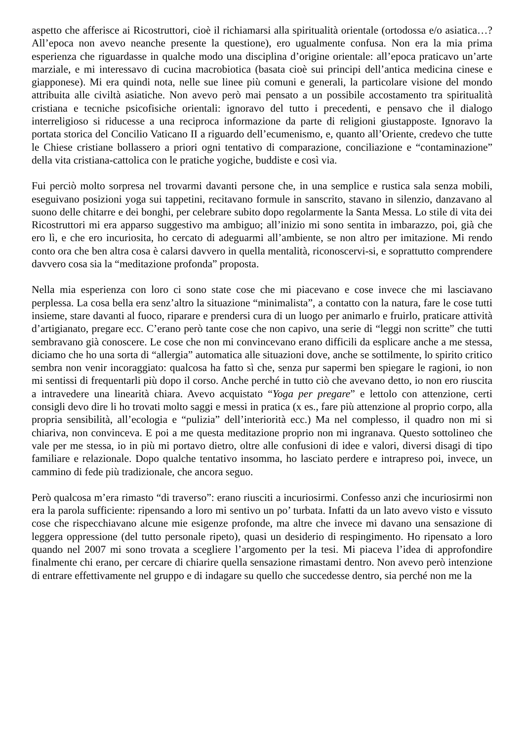aspetto che afferisce ai Ricostruttori, cioè il richiamarsi alla spiritualità orientale (ortodossa e/o asiatica…? All’epoca non avevo neanche presente la questione), ero ugualmente confusa. Non era la mia prima esperienza che riguardasse in qualche modo una disciplina d’origine orientale: all’epoca praticavo un’arte marziale, e mi interessavo di cucina macrobiotica (basata cioè sui principi dell’antica medicina cinese e giapponese). Mi era quindi nota, nelle sue linee più comuni e generali, la particolare visione del mondo attribuita alle civiltà asiatiche. Non avevo però mai pensato a un possibile accostamento tra spiritualità cristiana e tecniche psicofisiche orientali: ignoravo del tutto i precedenti, e pensavo che il dialogo interreligioso si riducesse a una reciproca informazione da parte di religioni giustapposte. Ignoravo la portata storica del Concilio Vaticano II a riguardo dell’ecumenismo, e, quanto all’Oriente, credevo che tutte le Chiese cristiane bollassero a priori ogni tentativo di comparazione, conciliazione e “contaminazione” della vita cristiana-cattolica con le pratiche yogiche, buddiste e così via.
Fui perciò molto sorpresa nel trovarmi davanti persone che, in una semplice e rustica sala senza mobili, eseguivano posizioni yoga sui tappetini, recitavano formule in sanscrito, stavano in silenzio, danzavano al suono delle chitarre e dei bonghi, per celebrare subito dopo regolarmente la Santa Messa. Lo stile di vita dei Ricostruttori mi era apparso suggestivo ma ambiguo; all’inizio mi sono sentita in imbarazzo, poi, già che ero lì, e che ero incuriosita, ho cercato di adeguarmi all’ambiente, se non altro per imitazione. Mi rendo conto ora che ben altra cosa è calarsi davvero in quella mentalità, riconoscervi-si, e soprattutto comprendere davvero cosa sia la “meditazione profonda” proposta.
Nella mia esperienza con loro ci sono state cose che mi piacevano e cose invece che mi lasciavano perplessa. La cosa bella era senz’altro la situazione “minimalista”, a contatto con la natura, fare le cose tutti insieme, stare davanti al fuoco, riparare e prendersi cura di un luogo per animarlo e fruirlo, praticare attività d’artigianato, pregare ecc. C’erano però tante cose che non capivo, una serie di “leggi non scritte” che tutti sembravano già conoscere. Le cose che non mi convincevano erano difficili da esplicare anche a me stessa, diciamo che ho una sorta di “allergia” automatica alle situazioni dove, anche se sottilmente, lo spirito critico sembra non venir incoraggiato: qualcosa ha fatto sì che, senza pur sapermi ben spiegare le ragioni, io non mi sentissi di frequentarli più dopo il corso. Anche perché in tutto ciò che avevano detto, io non ero riuscita a intravedere una linearità chiara. Avevo acquistato “Yoga per pregare” e lettolo con attenzione, certi consigli devo dire li ho trovati molto saggi e messi in pratica (x es., fare più attenzione al proprio corpo, alla propria sensibilità, all’ecologia e “pulizia” dell’interiorità ecc.) Ma nel complesso, il quadro non mi si chiariva, non convinceva. E poi a me questa meditazione proprio non mi ingranava. Questo sottolineo che vale per me stessa, io in più mi portavo dietro, oltre alle confusioni di idee e valori, diversi disagi di tipo familiare e relazionale. Dopo qualche tentativo insomma, ho lasciato perdere e intrapreso poi, invece, un cammino di fede più tradizionale, che ancora seguo.
Però qualcosa m’era rimasto “di traverso”: erano riusciti a incuriosirmi. Confesso anzi che incuriosirmi non era la parola sufficiente: ripensando a loro mi sentivo un po’ turbata. Infatti da un lato avevo visto e vissuto cose che rispecchiavano alcune mie esigenze profonde, ma altre che invece mi davano una sensazione di leggera oppressione (del tutto personale ripeto), quasi un desiderio di respingimento. Ho ripensato a loro quando nel 2007 mi sono trovata a scegliere l’argomento per la tesi. Mi piaceva l’idea di approfondire finalmente chi erano, per cercare di chiarire quella sensazione rimastami dentro. Non avevo però intenzione di entrare effettivamente nel gruppo e di indagare su quello che succedesse dentro, sia perché non me la